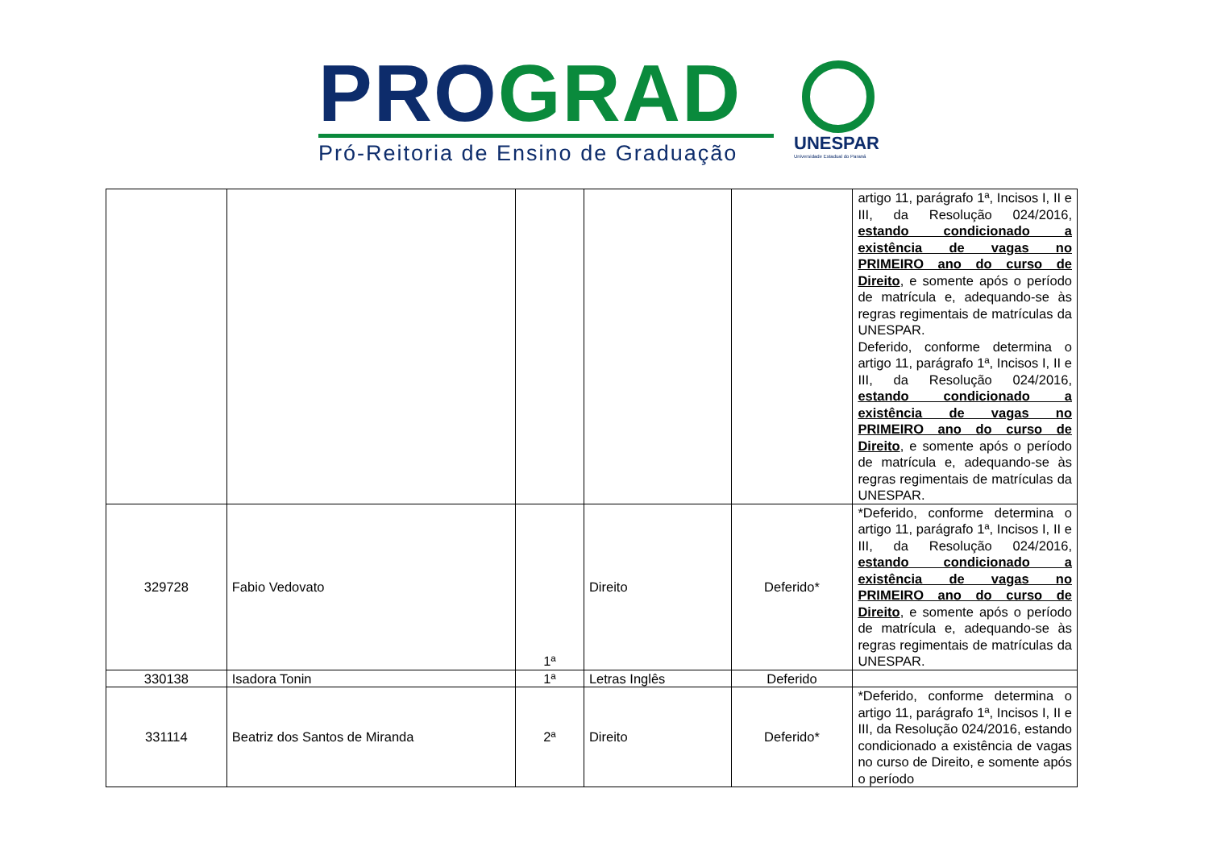PRO GRAD
Pró-Reitoria de Ensino de Graduação
UNESPAR
Universidade Estadual do Paraná
| | | | | | artigo 11, parágrafo 1ª, Incisos I, II e III, da Resolução 024/2016, estando condicionado a existência de vagas no PRIMEIRO ano do curso de Direito , e somente após o período de matrícula e, adequando-se às regras regimentais de matrículas da UNESPAR. Deferido, conforme determina o artigo 11, parágrafo 1ª, Incisos I, II e III, da Resolução 024/2016, estando condicionado a existência de vagas no PRIMEIRO ano do curso de Direito , e somente após o período de matrícula e, adequando-se às regras regimentais de matrículas da UNESPAR. |
| 329728 | Fabio Vedovato | 1ª | Direito | Deferido* | *Deferido, conforme determina o artigo 11, parágrafo 1ª, Incisos I, II e III, da Resolução 024/2016, estando condicionado a existência de vagas no PRIMEIRO ano do curso de Direito , e somente após o período de matrícula e, adequando-se às regras regimentais de matrículas da UNESPAR. |
| 330138 | Isadora Tonin | 1ª | Letras Inglês | Deferido | |
| 331114 | Beatriz dos Santos de Miranda | 2ª | Direito | Deferido* | *Deferido, conforme determina o artigo 11, parágrafo 1ª, Incisos I, II e III, da Resolução 024/2016, estando condicionado a existência de vagas no curso de Direito, e somente após o período |